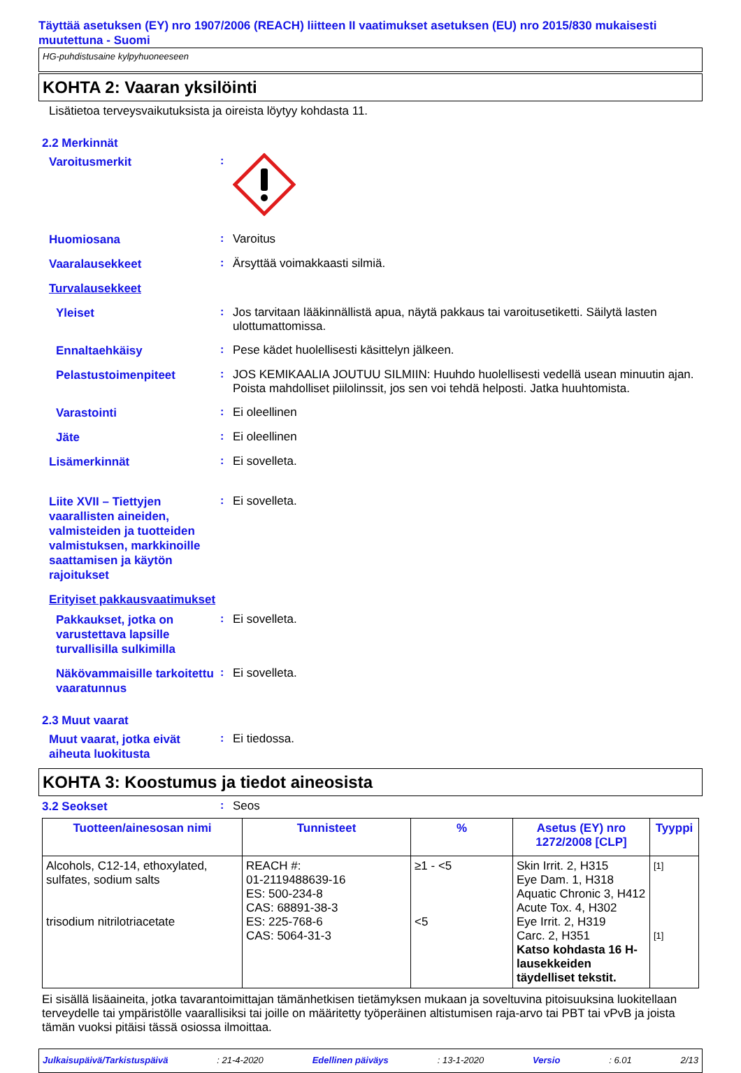Täyttää asetuksen (EY) nro 1907/2006 (REACH) liitteen II vaatimukset asetuksen (EU) nro 2015/830 mukaisesti muutettuna - Suomi
HG-puhdistusaine kylpyhuoneeseen
KOHTA 2: Vaaran yksilöinti
Lisätietoa terveysvaikutuksista ja oireista löytyy kohdasta 11.
2.2 Merkinnät
Varoitusmerkit
:
Huomiosana
:
Varoitus
Vaaralausekkeet
:
Ärsyttää voimakkaasti silmiä.
Turvalausekkeet
Yleiset
:
Jos tarvitaan lääkinnällistä apua, näytä pakkaus tai varoitusetiketti. Säilytä lasten ulottumattomissa.
Ennaltaehkäisy
:
Pese kädet huolellisesti käsittelyn jälkeen.
Pelastustoimenpiteet
:
JOS KEMIKAALIA JOUTUU SILMIIN: Huuhdo huolellisesti vedellä usean minuutin ajan. Poista mahdolliset piilolinssit, jos sen voi tehdä helposti. Jatka huuhtomista.
Varastointi
:
Ei oleellinen
Jäte
:
Ei oleellinen
Lisämerkinnät
:
Ei sovelleta.
Liite XVII – Tiettyjen vaarallisten aineiden, valmisteiden ja tuotteiden valmistuksen, markkinoille saattamisen ja käytön rajoitukset
:
Ei sovelleta.
Erityiset pakkausvaatimukset
Pakkaukset, jotka on varustettava lapsille turvallisilla sulkimilla
:
Ei sovelleta.
Näkövammaisille tarkoitettu vaaratunnus
:
Ei sovelleta.
2.3 Muut vaarat
Muut vaarat, jotka eivät aiheuta luokitusta
:
Ei tiedossa.
KOHTA 3: Koostumus ja tiedot aineosista
3.2 Seokset
:
Seos
| Tuotteen/ainesosan nimi | Tunnisteet | % | Asetus (EY) nro 1272/2008 [CLP] | Tyyppi |
| --- | --- | --- | --- | --- |
| Alcohols, C12-14, ethoxylated, sulfates, sodium salts trisodium nitrilotriacetate | REACH #: 01-2119488639-16 ES: 500-234-8 CAS: 68891-38-3 ES: 225-768-6 CAS: 5064-31-3 | ≥1 - <5 <5 | Skin Irrit. 2, H315 Eye Dam. 1, H318 Aquatic Chronic 3, H412 Acute Tox. 4, H302 Eye Irrit. 2, H319 Carc. 2, H351 Katso kohdasta 16 H-lausekkeiden täydelliset tekstit. | [1] [1] |
Ei sisällä lisäaineita, jotka tavarantoimittajan tämänhetkisen tietämyksen mukaan ja soveltuvina pitoisuuksina luokitellaan terveydelle tai ympäristölle vaarallisiksi tai joille on määritetty työperäinen altistumisen raja-arvo tai PBT tai vPvB ja joista tämän vuoksi pitäisi tässä osiossa ilmoittaa.
Julkaisupäivä/Tarkistuspäivä : 21-4-2020 Edellinen päiväys : 13-1-2020 Versio : 6.01 2/13